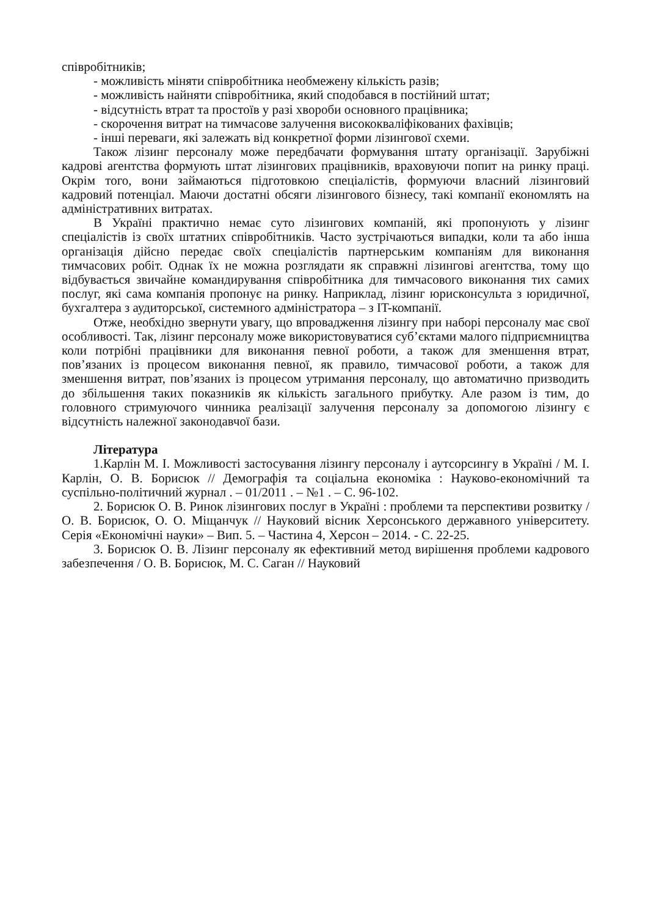співробітників;
- можливість міняти співробітника необмежену кількість разів;
- можливість найняти співробітника, який сподобався в постійний штат;
- відсутність втрат та простоїв у разі хвороби основного працівника;
- скорочення витрат на тимчасове залучення висококваліфікованих фахівців;
- інші переваги, які залежать від конкретної форми лізингової схеми.
Також лізинг персоналу може передбачати формування штату організації. Зарубіжні кадрові агентства формують штат лізингових працівників, враховуючи попит на ринку праці. Окрім того, вони займаються підготовкою спеціалістів, формуючи власний лізинговий кадровий потенціал. Маючи достатні обсяги лізингового бізнесу, такі компанії економлять на адміністративних витратах.
В Україні практично немає суто лізингових компаній, які пропонують у лізинг спеціалістів із своїх штатних співробітників. Часто зустрічаються випадки, коли та або інша організація дійсно передає своїх спеціалістів партнерським компаніям для виконання тимчасових робіт. Однак їх не можна розглядати як справжні лізингові агентства, тому що відбувається звичайне командирування співробітника для тимчасового виконання тих самих послуг, які сама компанія пропонує на ринку. Наприклад, лізинг юрисконсульта з юридичної, бухгалтера з аудиторської, системного адміністратора – з IT-компанії.
Отже, необхідно звернути увагу, що впровадження лізингу при наборі персоналу має свої особливості. Так, лізинг персоналу може використовуватися суб’єктами малого підприємництва коли потрібні працівники для виконання певної роботи, а також для зменшення втрат, пов’язаних із процесом виконання певної, як правило, тимчасової роботи, а також для зменшення витрат, пов’язаних із процесом утримання персоналу, що автоматично призводить до збільшення таких показників як кількість загального прибутку. Але разом із тим, до головного стримуючого чинника реалізації залучення персоналу за допомогою лізингу є відсутність належної законодавчої бази.
Література
1.Карлін М. І. Можливості застосування лізингу персоналу і аутсорсингу в Україні / М. І. Карлін, О. В. Борисюк // Демографія та соціальна економіка : Науково-економічний та суспільно-політичний журнал . – 01/2011 . – №1 . – С. 96-102.
2. Борисюк О. В. Ринок лізингових послуг в Україні : проблеми та перспективи розвитку / О. В. Борисюк, О. О. Міщанчук // Науковий вісник Херсонського державного університету. Серія «Економічні науки» – Вип. 5. – Частина 4, Херсон – 2014. - С. 22-25.
3. Борисюк О. В. Лізинг персоналу як ефективний метод вирішення проблеми кадрового забезпечення / О. В. Борисюк, М. С. Саган // Науковий